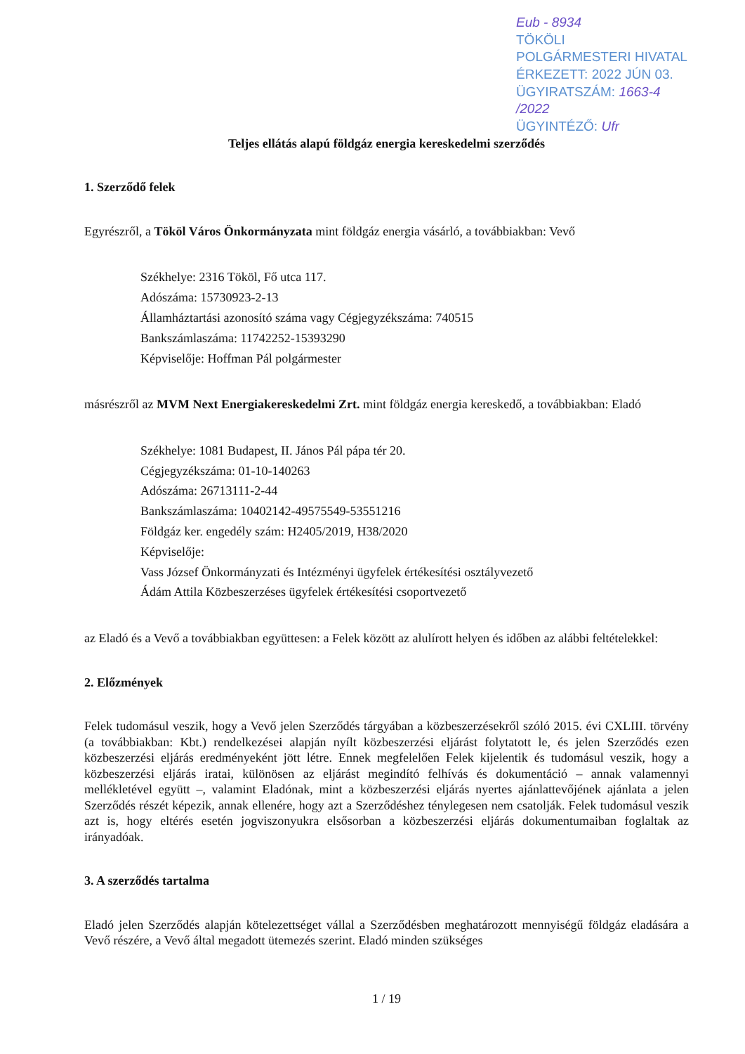Eub - 8934
TÖKÖLI
POLGÁRMESTERI HIVATAL
ÉRKEZETT: 2022 JÚN 03.
ÜGYIRATSZÁM: 1663-4 /2022
ÜGYINTÉZŐ: Ufr
Teljes ellátás alapú földgáz energia kereskedelmi szerződés
1. Szerződő felek
Egyrészről, a Tököl Város Önkormányzata mint földgáz energia vásárló, a továbbiakban: Vevő
Székhelye: 2316 Tököl, Fő utca 117.
Adószáma: 15730923-2-13
Államháztartási azonosító száma vagy Cégjegyzékszáma: 740515
Bankszámlaszáma: 11742252-15393290
Képviselője: Hoffman Pál polgármester
másrészről az MVM Next Energiakereskedelmi Zrt. mint földgáz energia kereskedő, a továbbiakban: Eladó
Székhelye: 1081 Budapest, II. János Pál pápa tér 20.
Cégjegyzékszáma: 01-10-140263
Adószáma: 26713111-2-44
Bankszámlaszáma: 10402142-49575549-53551216
Földgáz ker. engedély szám: H2405/2019, H38/2020
Képviselője:
Vass József Önkormányzati és Intézményi ügyfelek értékesítési osztályvezető
Ádám Attila Közbeszerzéses ügyfelek értékesítési csoportvezető
az Eladó és a Vevő a továbbiakban együttesen: a Felek között az alulírott helyen és időben az alábbi feltételekkel:
2. Előzmények
Felek tudomásul veszik, hogy a Vevő jelen Szerződés tárgyában a közbeszerzésekről szóló 2015. évi CXLIII. törvény (a továbbiakban: Kbt.) rendelkezései alapján nyílt közbeszerzési eljárást folytatott le, és jelen Szerződés ezen közbeszerzési eljárás eredményeként jött létre. Ennek megfelelően Felek kijelentik és tudomásul veszik, hogy a közbeszerzési eljárás iratai, különösen az eljárást megindító felhívás és dokumentáció – annak valamennyi mellékletével együtt –, valamint Eladónak, mint a közbeszerzési eljárás nyertes ajánlattevőjének ajánlata a jelen Szerződés részét képezik, annak ellenére, hogy azt a Szerződéshez ténylegesen nem csatolják. Felek tudomásul veszik azt is, hogy eltérés esetén jogviszonyukra elsősorban a közbeszerzési eljárás dokumentumaiban foglaltak az irányadóak.
3. A szerződés tartalma
Eladó jelen Szerződés alapján kötelezettséget vállal a Szerződésben meghatározott mennyiségű földgáz eladására a Vevő részére, a Vevő által megadott ütemezés szerint. Eladó minden szükséges
1 / 19